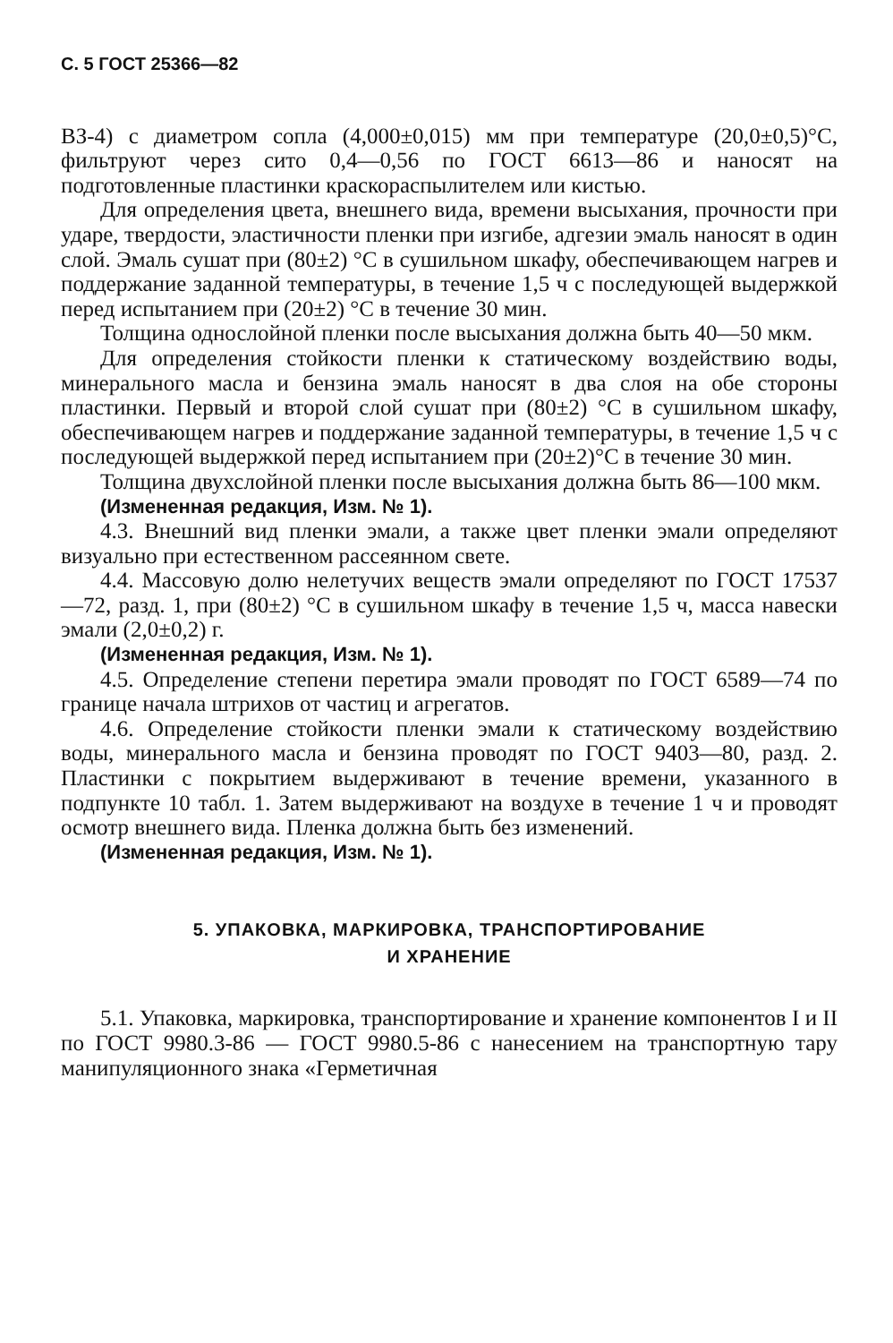С. 5 ГОСТ 25366—82
ВЗ-4) с диаметром сопла (4,000±0,015) мм при температуре (20,0±0,5)°С, фильтруют через сито 0,4—0,56 по ГОСТ 6613—86 и наносят на подготовленные пластинки краскораспылителем или кистью.
Для определения цвета, внешнего вида, времени высыхания, прочности при ударе, твердости, эластичности пленки при изгибе, адгезии эмаль наносят в один слой. Эмаль сушат при (80±2) °С в сушильном шкафу, обеспечивающем нагрев и поддержание заданной температуры, в течение 1,5 ч с последующей выдержкой перед испытанием при (20±2) °С в течение 30 мин.
Толщина однослойной пленки после высыхания должна быть 40—50 мкм.
Для определения стойкости пленки к статическому воздействию воды, минерального масла и бензина эмаль наносят в два слоя на обе стороны пластинки. Первый и второй слой сушат при (80±2) °С в сушильном шкафу, обеспечивающем нагрев и поддержание заданной температуры, в течение 1,5 ч с последующей выдержкой перед испытанием при (20±2)°С в течение 30 мин.
Толщина двухслойной пленки после высыхания должна быть 86—100 мкм.
(Измененная редакция, Изм. № 1).
4.3. Внешний вид пленки эмали, а также цвет пленки эмали определяют визуально при естественном рассеянном свете.
4.4. Массовую долю нелетучих веществ эмали определяют по ГОСТ 17537—72, разд. 1, при (80±2) °С в сушильном шкафу в течение 1,5 ч, масса навески эмали (2,0±0,2) г.
(Измененная редакция, Изм. № 1).
4.5. Определение степени перетира эмали проводят по ГОСТ 6589—74 по границе начала штрихов от частиц и агрегатов.
4.6. Определение стойкости пленки эмали к статическому воздействию воды, минерального масла и бензина проводят по ГОСТ 9403—80, разд. 2. Пластинки с покрытием выдерживают в течение времени, указанного в подпункте 10 табл. 1. Затем выдерживают на воздухе в течение 1 ч и проводят осмотр внешнего вида. Пленка должна быть без изменений.
(Измененная редакция, Изм. № 1).
5. УПАКОВКА, МАРКИРОВКА, ТРАНСПОРТИРОВАНИЕ
И ХРАНЕНИЕ
5.1. Упаковка, маркировка, транспортирование и хранение компонентов I и II по ГОСТ 9980.3-86 — ГОСТ 9980.5-86 с нанесением на транспортную тару манипуляционного знака «Герметичная